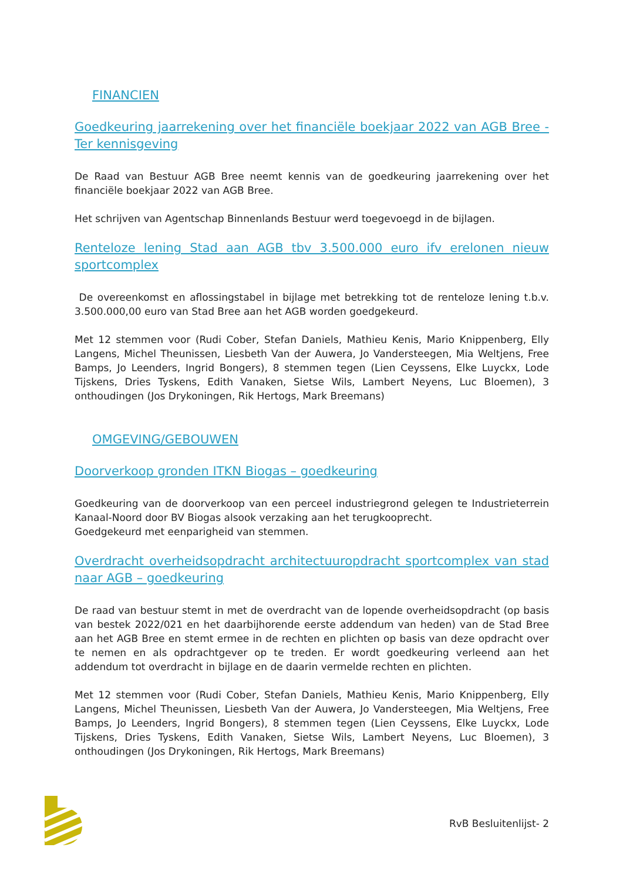FINANCIEN
Goedkeuring jaarrekening over het financiële boekjaar 2022 van AGB Bree - Ter kennisgeving
De Raad van Bestuur AGB Bree neemt kennis van de goedkeuring jaarrekening over het financiële boekjaar 2022 van AGB Bree.
Het schrijven van Agentschap Binnenlands Bestuur werd toegevoegd in de bijlagen.
Renteloze lening Stad aan AGB tbv 3.500.000 euro ifv erelonen nieuw sportcomplex
De overeenkomst en aflossingstabel in bijlage met betrekking tot de renteloze lening t.b.v. 3.500.000,00 euro van Stad Bree aan het AGB worden goedgekeurd.
Met 12 stemmen voor (Rudi Cober, Stefan Daniels, Mathieu Kenis, Mario Knippenberg, Elly Langens, Michel Theunissen, Liesbeth Van der Auwera, Jo Vandersteegen, Mia Weltjens, Free Bamps, Jo Leenders, Ingrid Bongers), 8 stemmen tegen (Lien Ceyssens, Elke Luyckx, Lode Tijskens, Dries Tyskens, Edith Vanaken, Sietse Wils, Lambert Neyens, Luc Bloemen), 3 onthoudingen (Jos Drykoningen, Rik Hertogs, Mark Breemans)
OMGEVING/GEBOUWEN
Doorverkoop gronden ITKN Biogas – goedkeuring
Goedkeuring van de doorverkoop van een perceel industriegrond gelegen te Industrieterrein Kanaal-Noord door BV Biogas alsook verzaking aan het terugkooprecht.
Goedgekeurd met eenparigheid van stemmen.
Overdracht overheidsopdracht architectuuropdracht sportcomplex van stad naar AGB – goedkeuring
De raad van bestuur stemt in met de overdracht van de lopende overheidsopdracht (op basis van bestek 2022/021 en het daarbijhorende eerste addendum van heden) van de Stad Bree aan het AGB Bree en stemt ermee in de rechten en plichten op basis van deze opdracht over te nemen en als opdrachtgever op te treden. Er wordt goedkeuring verleend aan het addendum tot overdracht in bijlage en de daarin vermelde rechten en plichten.
Met 12 stemmen voor (Rudi Cober, Stefan Daniels, Mathieu Kenis, Mario Knippenberg, Elly Langens, Michel Theunissen, Liesbeth Van der Auwera, Jo Vandersteegen, Mia Weltjens, Free Bamps, Jo Leenders, Ingrid Bongers), 8 stemmen tegen (Lien Ceyssens, Elke Luyckx, Lode Tijskens, Dries Tyskens, Edith Vanaken, Sietse Wils, Lambert Neyens, Luc Bloemen), 3 onthoudingen (Jos Drykoningen, Rik Hertogs, Mark Breemans)
RvB Besluitenlijst- 2